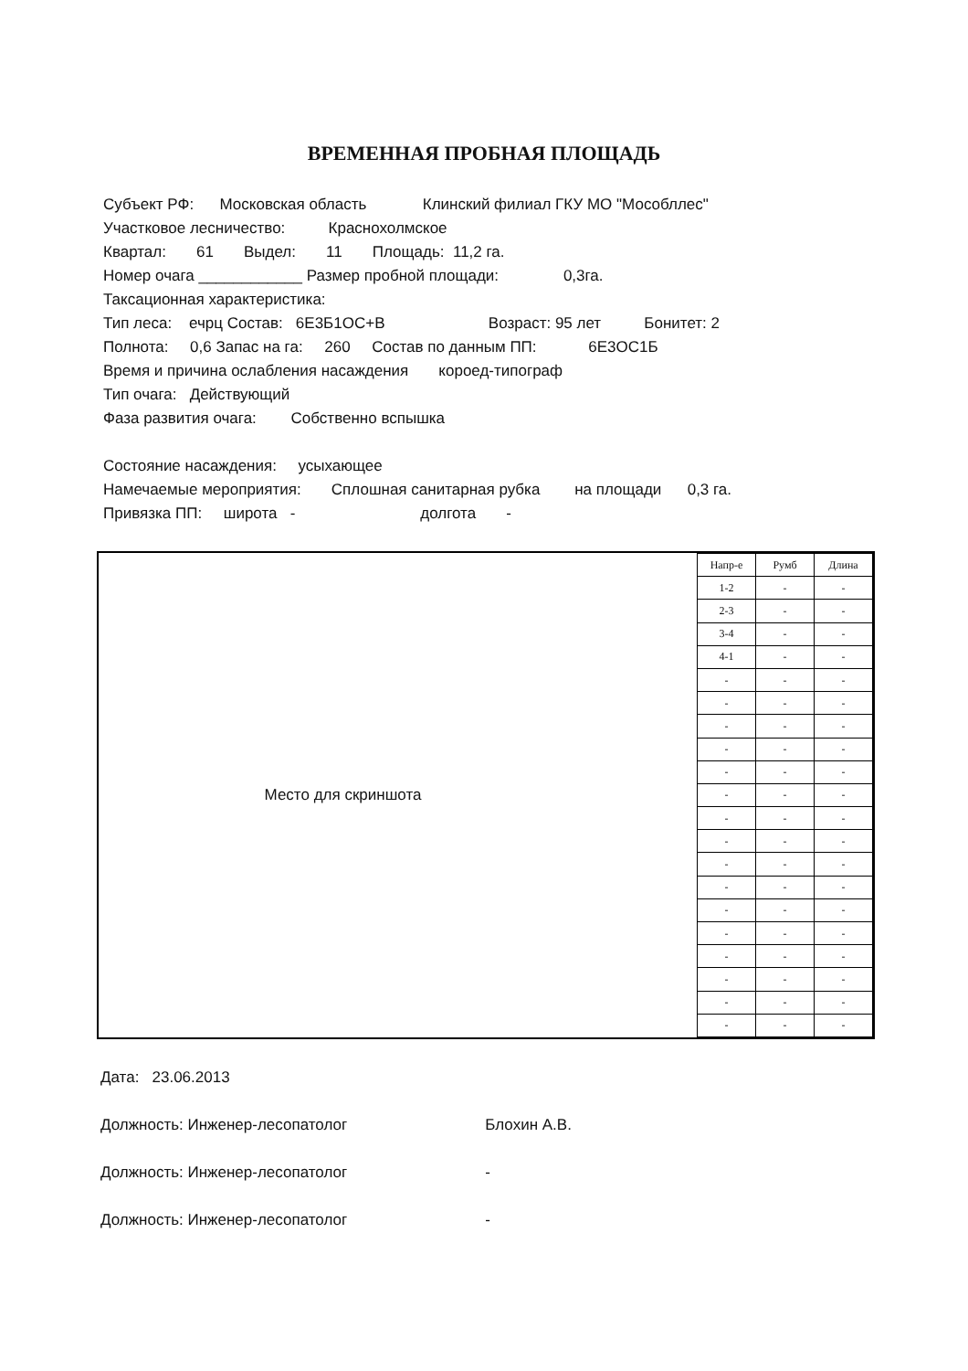ВРЕМЕННАЯ ПРОБНАЯ ПЛОЩАДЬ
Субъект РФ: Московская область Клинский филиал ГКУ МО "Мособллес"
Участковое лесничество: Краснохолмское
Квартал: 61 Выдел: 11 Площадь: 11,2 га.
Номер очага ____________ Размер пробной площади: 0,3га.
Таксационная характеристика:
Тип леса: ечрц Состав: 6Е3Б1ОС+В Возраст: 95 лет Бонитет: 2
Полнота: 0,6 Запас на га: 260 Состав по данным ПП: 6Е3ОС1Б
Время и причина ослабления насаждения короед-типограф
Тип очага: Действующий
Фаза развития очага: Собственно вспышка
Состояние насаждения: усыхающее
Намечаемые мероприятия: Сплошная санитарная рубка на площади 0,3 га.
Привязка ПП: широта - долгота -
Место для скриншота
| Напр-е | Румб | Длина |
| 1-2 | - | - |
| 2-3 | - | - |
| 3-4 | - | - |
| 4-1 | - | - |
| - | - | - |
| - | - | - |
| - | - | - |
| - | - | - |
| - | - | - |
| - | - | - |
| - | - | - |
| - | - | - |
| - | - | - |
| - | - | - |
| - | - | - |
| - | - | - |
| - | - | - |
| - | - | - |
| - | - | - |
| - | - | - |
Дата: 23.06.2013
Должность: Инженер-лесопатолог Блохин А.В.
Должность: Инженер-лесопатолог -
Должность: Инженер-лесопатолог -